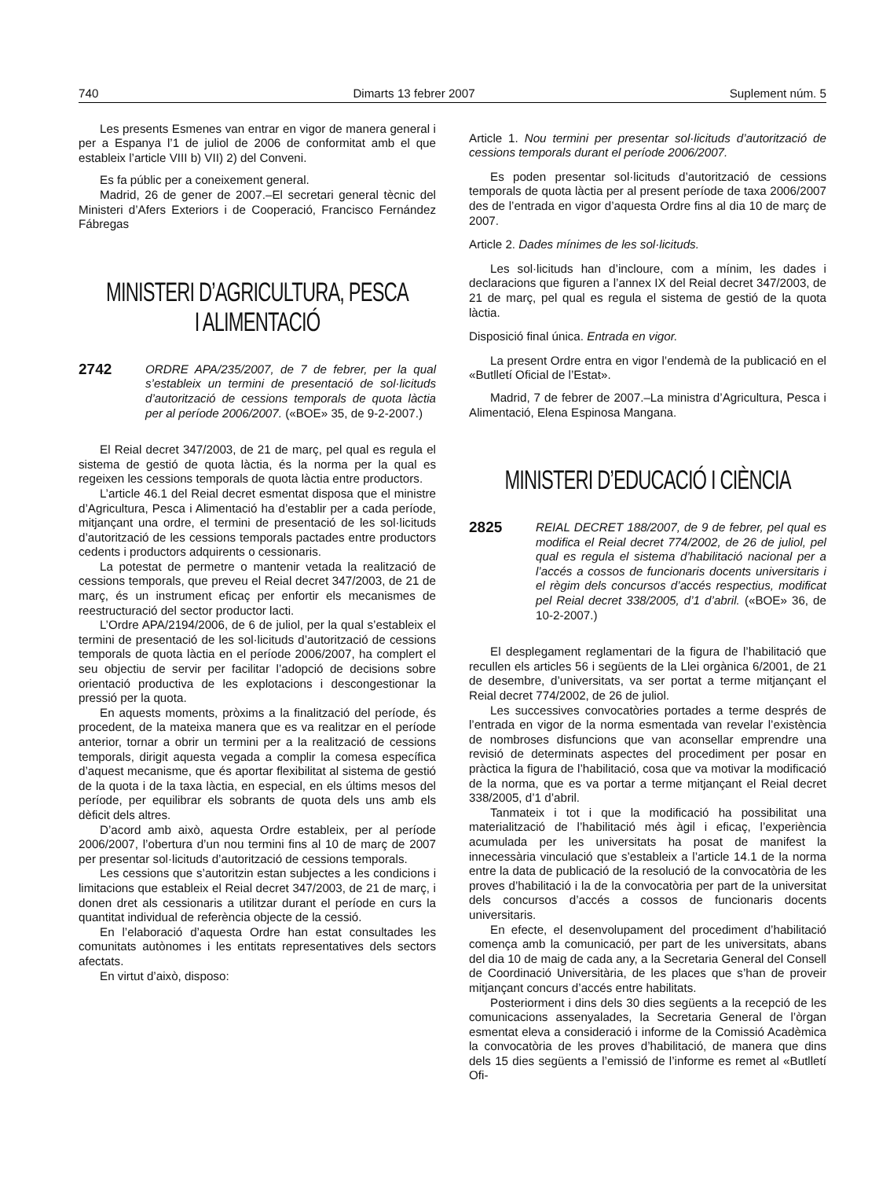740 Dimarts 13 febrer 2007 Suplement núm. 5
Les presents Esmenes van entrar en vigor de manera general i per a Espanya l’1 de juliol de 2006 de conformitat amb el que estableix l’article VIII b) VII) 2) del Conveni.
Es fa públic per a coneixement general.
Madrid, 26 de gener de 2007.–El secretari general tècnic del Ministeri d’Afers Exteriors i de Cooperació, Francisco Fernández Fábregas
MINISTERI D’AGRICULTURA, PESCA I ALIMENTACIÓ
2742
ORDRE APA/235/2007, de 7 de febrer, per la qual s’estableix un termini de presentació de sol·licituds d’autorització de cessions temporals de quota làctia per al període 2006/2007. («BOE» 35, de 9-2-2007.)
El Reial decret 347/2003, de 21 de març, pel qual es regula el sistema de gestió de quota làctia, és la norma per la qual es regeixen les cessions temporals de quota làctia entre productors.
L’article 46.1 del Reial decret esmentat disposa que el ministre d’Agricultura, Pesca i Alimentació ha d’establir per a cada període, mitjançant una ordre, el termini de presentació de les sol·licituds d’autorització de les cessions temporals pactades entre productors cedents i productors adquirents o cessionaris.
La potestat de permetre o mantenir vetada la realització de cessions temporals, que preveu el Reial decret 347/2003, de 21 de març, és un instrument eficaç per enfortir els mecanismes de reestructuració del sector productor lacti.
L’Ordre APA/2194/2006, de 6 de juliol, per la qual s’estableix el termini de presentació de les sol·licituds d’autorització de cessions temporals de quota làctia en el període 2006/2007, ha complert el seu objectiu de servir per facilitar l’adopció de decisions sobre orientació productiva de les explotacions i descongestionar la pressió per la quota.
En aquests moments, pròxims a la finalització del període, és procedent, de la mateixa manera que es va realitzar en el període anterior, tornar a obrir un termini per a la realització de cessions temporals, dirigit aquesta vegada a complir la comesa específica d’aquest mecanisme, que és aportar flexibilitat al sistema de gestió de la quota i de la taxa làctia, en especial, en els últims mesos del període, per equilibrar els sobrants de quota dels uns amb els dèficit dels altres.
D’acord amb això, aquesta Ordre estableix, per al període 2006/2007, l’obertura d’un nou termini fins al 10 de març de 2007 per presentar sol·licituds d’autorització de cessions temporals.
Les cessions que s’autoritzin estan subjectes a les condicions i limitacions que estableix el Reial decret 347/2003, de 21 de març, i donen dret als cessionaris a utilitzar durant el període en curs la quantitat individual de referència objecte de la cessió.
En l’elaboració d’aquesta Ordre han estat consultades les comunitats autònomes i les entitats representatives dels sectors afectats.
En virtut d’això, disposo:
Article 1. Nou termini per presentar sol·licituds d’autorització de cessions temporals durant el període 2006/2007.
Es poden presentar sol·licituds d’autorització de cessions temporals de quota làctia per al present període de taxa 2006/2007 des de l’entrada en vigor d’aquesta Ordre fins al dia 10 de març de 2007.
Article 2. Dades mínimes de les sol·licituds.
Les sol·licituds han d’incloure, com a mínim, les dades i declaracions que figuren a l’annex IX del Reial decret 347/2003, de 21 de març, pel qual es regula el sistema de gestió de la quota làctia.
Disposició final única. Entrada en vigor.
La present Ordre entra en vigor l’endemà de la publicació en el «Butlletí Oficial de l’Estat».
Madrid, 7 de febrer de 2007.–La ministra d’Agricultura, Pesca i Alimentació, Elena Espinosa Mangana.
MINISTERI D’EDUCACIÓ I CIÈNCIA
2825
REIAL DECRET 188/2007, de 9 de febrer, pel qual es modifica el Reial decret 774/2002, de 26 de juliol, pel qual es regula el sistema d’habilitació nacional per a l’accés a cossos de funcionaris docents universitaris i el règim dels concursos d’accés respectius, modificat pel Reial decret 338/2005, d’1 d’abril. («BOE» 36, de 10-2-2007.)
El desplegament reglamentari de la figura de l’habilitació que recullen els articles 56 i següents de la Llei orgànica 6/2001, de 21 de desembre, d’universitats, va ser portat a terme mitjançant el Reial decret 774/2002, de 26 de juliol.
Les successives convocatòries portades a terme després de l’entrada en vigor de la norma esmentada van revelar l’existència de nombroses disfuncions que van aconsellar emprendre una revisió de determinats aspectes del procediment per posar en pràctica la figura de l’habilitació, cosa que va motivar la modificació de la norma, que es va portar a terme mitjançant el Reial decret 338/2005, d’1 d’abril.
Tanmateix i tot i que la modificació ha possibilitat una materialització de l’habilitació més àgil i eficaç, l’experiència acumulada per les universitats ha posat de manifest la innecessària vinculació que s’estableix a l’article 14.1 de la norma entre la data de publicació de la resolució de la convocatòria de les proves d’habilitació i la de la convocatòria per part de la universitat dels concursos d’accés a cossos de funcionaris docents universitaris.
En efecte, el desenvolupament del procediment d’habilitació comença amb la comunicació, per part de les universitats, abans del dia 10 de maig de cada any, a la Secretaria General del Consell de Coordinació Universitària, de les places que s’han de proveir mitjançant concurs d’accés entre habilitats.
Posteriorment i dins dels 30 dies següents a la recepció de les comunicacions assenyalades, la Secretaria General de l’òrgan esmentat eleva a consideració i informe de la Comissió Acadèmica la convocatòria de les proves d’habilitació, de manera que dins dels 15 dies següents a l’emissió de l’informe es remet al «Butlletí Ofi-